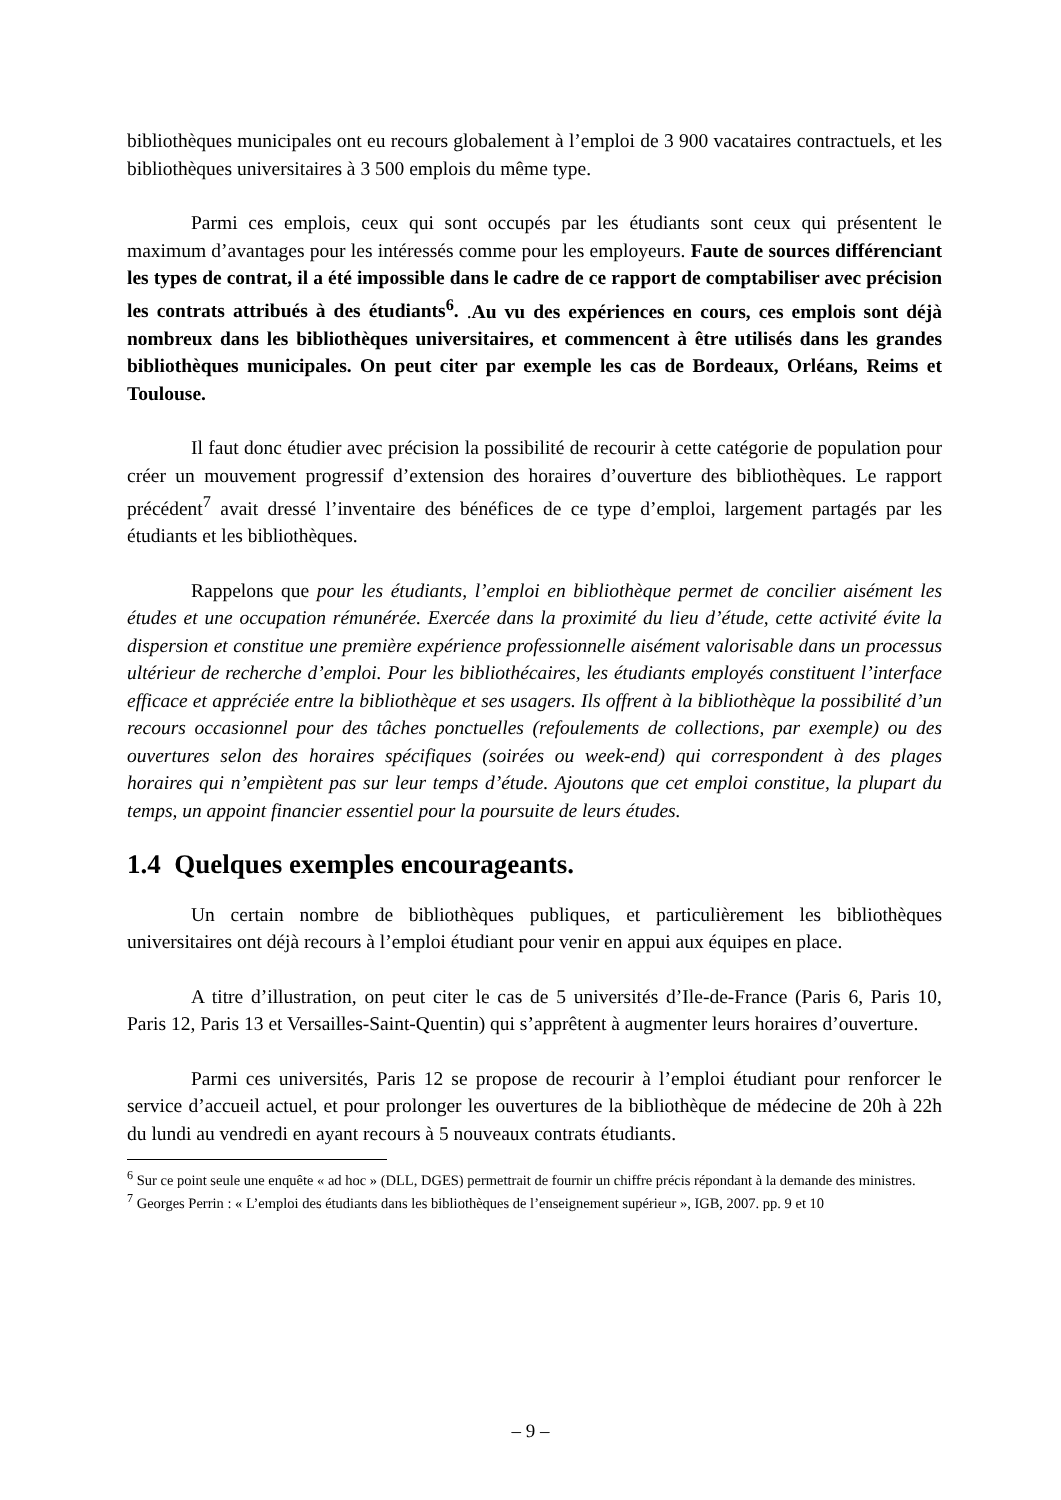bibliothèques municipales ont eu recours globalement à l’emploi de 3 900 vacataires contractuels, et les bibliothèques universitaires à 3 500 emplois du même type.
Parmi ces emplois, ceux qui sont occupés par les étudiants sont ceux qui présentent le maximum d’avantages pour les intéressés comme pour les employeurs. Faute de sources différenciant les types de contrat, il a été impossible dans le cadre de ce rapport de comptabiliser avec précision les contrats attribués à des étudiants<sup>6</sup>. .Au vu des expériences en cours, ces emplois sont déjà nombreux dans les bibliothèques universitaires, et commencent à être utilisés dans les grandes bibliothèques municipales. On peut citer par exemple les cas de Bordeaux, Orléans, Reims et Toulouse.
Il faut donc étudier avec précision la possibilité de recourir à cette catégorie de population pour créer un mouvement progressif d’extension des horaires d’ouverture des bibliothèques. Le rapport précédent<sup>7</sup> avait dressé l’inventaire des bénéfices de ce type d’emploi, largement partagés par les étudiants et les bibliothèques.
Rappelons que pour les étudiants, l’emploi en bibliothèque permet de concilier aisément les études et une occupation rémunérée. Exercée dans la proximité du lieu d’étude, cette activité évite la dispersion et constitue une première expérience professionnelle aisément valorisable dans un processus ultérieur de recherche d’emploi. Pour les bibliothécaires, les étudiants employés constituent l’interface efficace et appréciée entre la bibliothèque et ses usagers. Ils offrent à la bibliothèque la possibilité d’un recours occasionnel pour des tâches ponctuelles (refoulements de collections, par exemple) ou des ouvertures selon des horaires spécifiques (soirées ou week-end) qui correspondent à des plages horaires qui n’empiètent pas sur leur temps d’étude. Ajoutons que cet emploi constitue, la plupart du temps, un appoint financier essentiel pour la poursuite de leurs études.
1.4 Quelques exemples encourageants.
Un certain nombre de bibliothèques publiques, et particulièrement les bibliothèques universitaires ont déjà recours à l’emploi étudiant pour venir en appui aux équipes en place.
A titre d’illustration, on peut citer le cas de 5 universités d’Ile-de-France (Paris 6, Paris 10, Paris 12, Paris 13 et Versailles-Saint-Quentin) qui s’apprêtent à augmenter leurs horaires d’ouverture.
Parmi ces universités, Paris 12 se propose de recourir à l’emploi étudiant pour renforcer le service d’accueil actuel, et pour prolonger les ouvertures de la bibliothèque de médecine de 20h à 22h du lundi au vendredi en ayant recours à 5 nouveaux contrats étudiants.
<sup>6</sup> Sur ce point seule une enquête « ad hoc » (DLL, DGES) permettrait de fournir un chiffre précis répondant à la demande des ministres.
<sup>7</sup> Georges Perrin : « L’emploi des étudiants dans les bibliothèques de l’enseignement supérieur », IGB, 2007. pp. 9 et 10
– 9 –